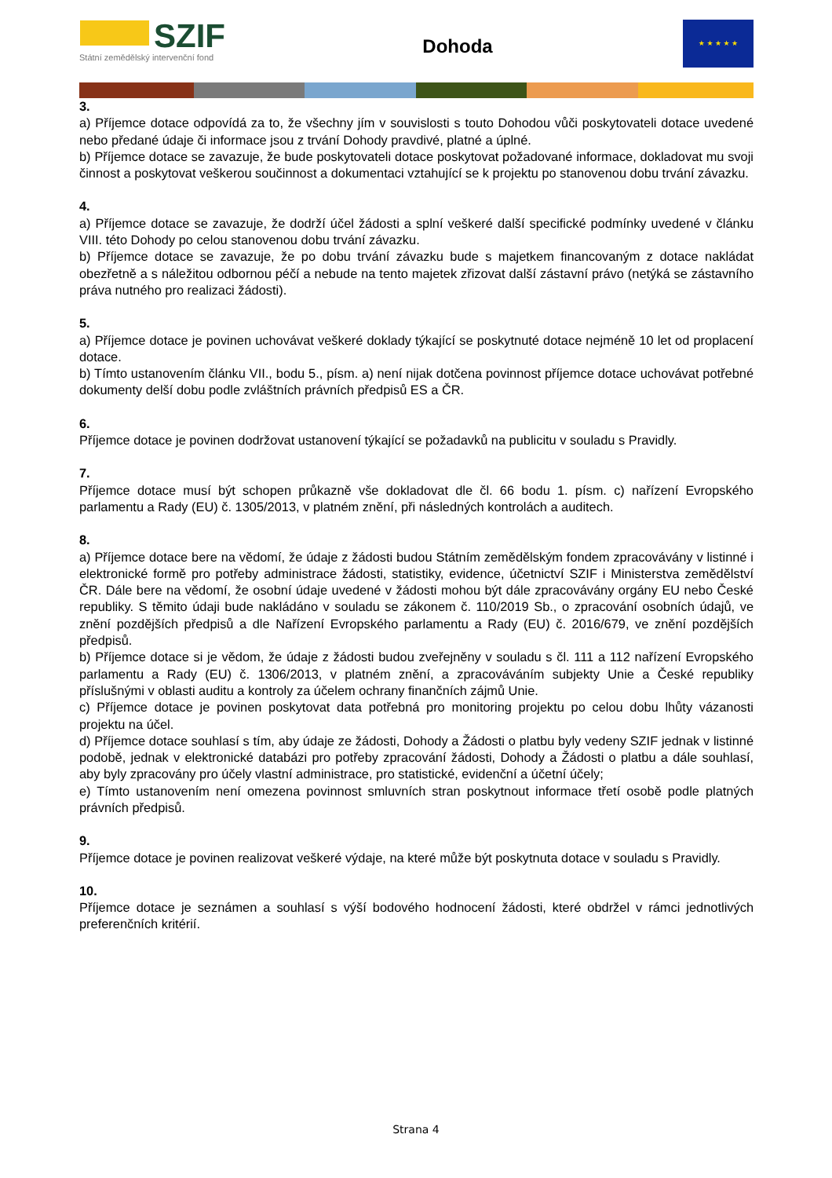SZIF
Státní zemědělský intervenční fond
Dohoda
★ ★ ★ ★ ★
3.
a) Příjemce dotace odpovídá za to, že všechny jím v souvislosti s touto Dohodou vůči poskytovateli dotace uvedené nebo předané údaje či informace jsou z trvání Dohody pravdivé, platné a úplné.
b) Příjemce dotace se zavazuje, že bude poskytovateli dotace poskytovat požadované informace, dokladovat mu svoji činnost a poskytovat veškerou součinnost a dokumentaci vztahující se k projektu po stanovenou dobu trvání závazku.
4.
a) Příjemce dotace se zavazuje, že dodrží účel žádosti a splní veškeré další specifické podmínky uvedené v článku VIII. této Dohody po celou stanovenou dobu trvání závazku.
b) Příjemce dotace se zavazuje, že po dobu trvání závazku bude s majetkem financovaným z dotace nakládat obezřetně a s náležitou odbornou péčí a nebude na tento majetek zřizovat další zástavní právo (netýká se zástavního práva nutného pro realizaci žádosti).
5.
a) Příjemce dotace je povinen uchovávat veškeré doklady týkající se poskytnuté dotace nejméně 10 let od proplacení dotace.
b) Tímto ustanovením článku VII., bodu 5., písm. a) není nijak dotčena povinnost příjemce dotace uchovávat potřebné dokumenty delší dobu podle zvláštních právních předpisů ES a ČR.
6.
Příjemce dotace je povinen dodržovat ustanovení týkající se požadavků na publicitu v souladu s Pravidly.
7.
Příjemce dotace musí být schopen průkazně vše dokladovat dle čl. 66 bodu 1. písm. c) nařízení Evropského parlamentu a Rady (EU) č. 1305/2013, v platném znění, při následných kontrolách a auditech.
8.
a) Příjemce dotace bere na vědomí, že údaje z žádosti budou Státním zemědělským fondem zpracovávány v listinné i elektronické formě pro potřeby administrace žádosti, statistiky, evidence, účetnictví SZIF i Ministerstva zemědělství ČR. Dále bere na vědomí, že osobní údaje uvedené v žádosti mohou být dále zpracovávány orgány EU nebo České republiky. S těmito údaji bude nakládáno v souladu se zákonem č. 110/2019 Sb., o zpracování osobních údajů, ve znění pozdějších předpisů a dle Nařízení Evropského parlamentu a Rady (EU) č. 2016/679, ve znění pozdějších předpisů.
b) Příjemce dotace si je vědom, že údaje z žádosti budou zveřejněny v souladu s čl. 111 a 112 nařízení Evropského parlamentu a Rady (EU) č. 1306/2013, v platném znění, a zpracováváním subjekty Unie a České republiky příslušnými v oblasti auditu a kontroly za účelem ochrany finančních zájmů Unie.
c) Příjemce dotace je povinen poskytovat data potřebná pro monitoring projektu po celou dobu lhůty vázanosti projektu na účel.
d) Příjemce dotace souhlasí s tím, aby údaje ze žádosti, Dohody a Žádosti o platbu byly vedeny SZIF jednak v listinné podobě, jednak v elektronické databázi pro potřeby zpracování žádosti, Dohody a Žádosti o platbu a dále souhlasí, aby byly zpracovány pro účely vlastní administrace, pro statistické, evidenční a účetní účely;
e) Tímto ustanovením není omezena povinnost smluvních stran poskytnout informace třetí osobě podle platných právních předpisů.
9.
Příjemce dotace je povinen realizovat veškeré výdaje, na které může být poskytnuta dotace v souladu s Pravidly.
10.
Příjemce dotace je seznámen a souhlasí s výší bodového hodnocení žádosti, které obdržel v rámci jednotlivých preferenčních kritérií.
Strana 4